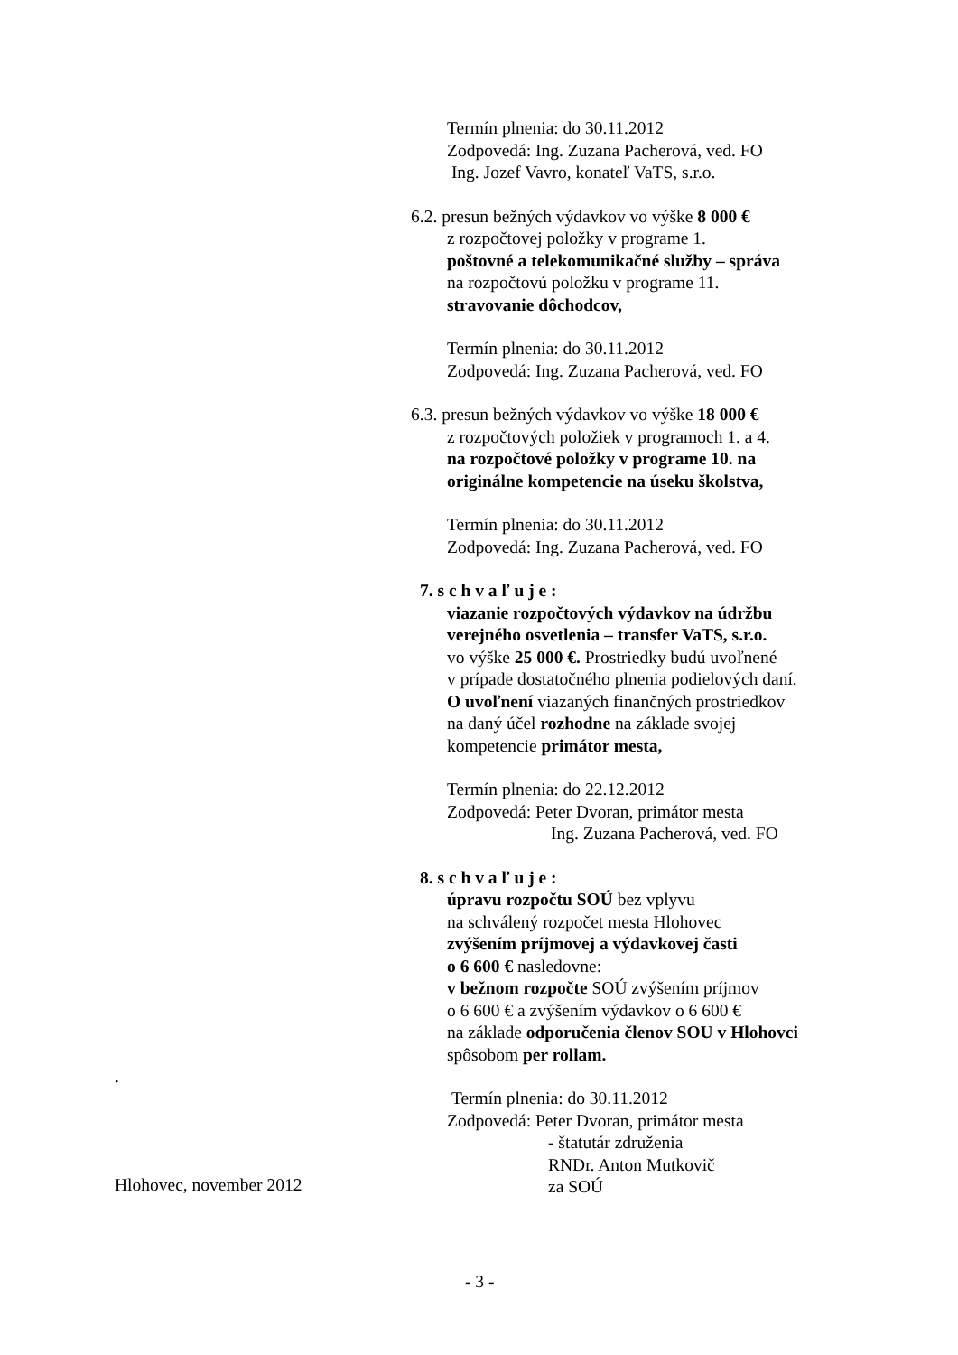Termín plnenia: do 30.11.2012
Zodpovedá: Ing. Zuzana Pacherová, ved. FO
Ing. Jozef Vavro, konateľ VaTS, s.r.o.
6.2. presun bežných výdavkov vo výške 8 000 €
z rozpočtovej položky v programe 1.
poštovné a telekomunikačné služby – správa
na rozpočtovú položku v programe 11.
stravovanie dôchodcov,
Termín plnenia: do 30.11.2012
Zodpovedá: Ing. Zuzana Pacherová, ved. FO
6.3. presun bežných výdavkov vo výške 18 000 €
z rozpočtových položiek v programoch 1. a 4.
na rozpočtové položky v programe 10. na
originálne kompetencie na úseku školstva,
Termín plnenia: do 30.11.2012
Zodpovedá: Ing. Zuzana Pacherová, ved. FO
7. s c h v a ľ u j e :
viazanie rozpočtových výdavkov na údržbu
verejného osvetlenia – transfer VaTS, s.r.o.
vo výške 25 000 €. Prostriedky budú uvoľnené
v prípade dostatočného plnenia podielových daní.
O uvoľnení viazaných finančných prostriedkov
na daný účel rozhodne na základe svojej
kompetencie primátor mesta,
Termín plnenia: do 22.12.2012
Zodpovedá: Peter Dvoran, primátor mesta
Ing. Zuzana Pacherová, ved. FO
8. s c h v a ľ u j e :
úpravu rozpočtu SOÚ bez vplyvu
na schválený rozpočet mesta Hlohovec
zvýšením príjmovej a výdavkovej časti
o 6 600 € nasledovne:
v bežnom rozpočte SOÚ zvýšením príjmov
o 6 600 € a zvýšením výdavkov o 6 600 €
na základe odporučenia členov SOU v Hlohovci
spôsobom per rollam.
Termín plnenia: do 30.11.2012
Zodpovedá: Peter Dvoran, primátor mesta
- štatutár združenia
RNDr. Anton Mutkovič
za SOÚ
.
Hlohovec, november 2012
- 3 -